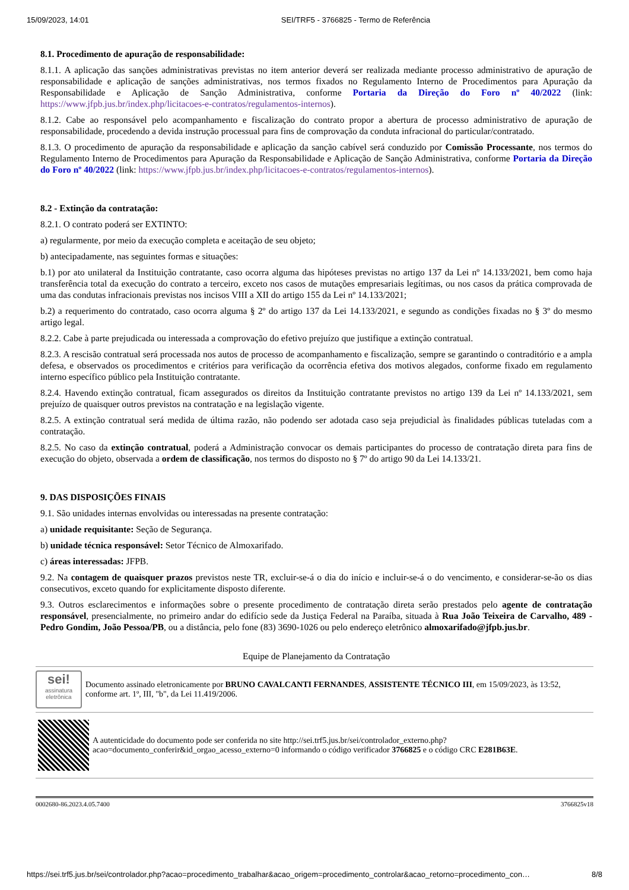15/09/2023, 14:01 SEI/TRF5 - 3766825 - Termo de Referência
8.1. Procedimento de apuração de responsabilidade:
8.1.1. A aplicação das sanções administrativas previstas no item anterior deverá ser realizada mediante processo administrativo de apuração de responsabilidade e aplicação de sanções administrativas, nos termos fixados no Regulamento Interno de Procedimentos para Apuração da Responsabilidade e Aplicação de Sanção Administrativa, conforme Portaria da Direção do Foro nº 40/2022 (link: https://www.jfpb.jus.br/index.php/licitacoes-e-contratos/regulamentos-internos).
8.1.2. Cabe ao responsável pelo acompanhamento e fiscalização do contrato propor a abertura de processo administrativo de apuração de responsabilidade, procedendo a devida instrução processual para fins de comprovação da conduta infracional do particular/contratado.
8.1.3. O procedimento de apuração da responsabilidade e aplicação da sanção cabível será conduzido por Comissão Processante, nos termos do Regulamento Interno de Procedimentos para Apuração da Responsabilidade e Aplicação de Sanção Administrativa, conforme Portaria da Direção do Foro nº 40/2022 (link: https://www.jfpb.jus.br/index.php/licitacoes-e-contratos/regulamentos-internos).
8.2 - Extinção da contratação:
8.2.1. O contrato poderá ser EXTINTO:
a) regularmente, por meio da execução completa e aceitação de seu objeto;
b) antecipadamente, nas seguintes formas e situações:
b.1) por ato unilateral da Instituição contratante, caso ocorra alguma das hipóteses previstas no artigo 137 da Lei nº 14.133/2021, bem como haja transferência total da execução do contrato a terceiro, exceto nos casos de mutações empresariais legítimas, ou nos casos da prática comprovada de uma das condutas infracionais previstas nos incisos VIII a XII do artigo 155 da Lei nº 14.133/2021;
b.2) a requerimento do contratado, caso ocorra alguma § 2º do artigo 137 da Lei 14.133/2021, e segundo as condições fixadas no § 3º do mesmo artigo legal.
8.2.2. Cabe à parte prejudicada ou interessada a comprovação do efetivo prejuízo que justifique a extinção contratual.
8.2.3. A rescisão contratual será processada nos autos de processo de acompanhamento e fiscalização, sempre se garantindo o contraditório e a ampla defesa, e observados os procedimentos e critérios para verificação da ocorrência efetiva dos motivos alegados, conforme fixado em regulamento interno específico público pela Instituição contratante.
8.2.4. Havendo extinção contratual, ficam assegurados os direitos da Instituição contratante previstos no artigo 139 da Lei nº 14.133/2021, sem prejuízo de quaisquer outros previstos na contratação e na legislação vigente.
8.2.5. A extinção contratual será medida de última razão, não podendo ser adotada caso seja prejudicial às finalidades públicas tuteladas com a contratação.
8.2.5. No caso da extinção contratual, poderá a Administração convocar os demais participantes do processo de contratação direta para fins de execução do objeto, observada a ordem de classificação, nos termos do disposto no § 7º do artigo 90 da Lei 14.133/21.
9. DAS DISPOSIÇÕES FINAIS
9.1. São unidades internas envolvidas ou interessadas na presente contratação:
a) unidade requisitante: Seção de Segurança.
b) unidade técnica responsável: Setor Técnico de Almoxarifado.
c) áreas interessadas: JFPB.
9.2. Na contagem de quaisquer prazos previstos neste TR, excluir-se-á o dia do início e incluir-se-á o do vencimento, e considerar-se-ão os dias consecutivos, exceto quando for explicitamente disposto diferente.
9.3. Outros esclarecimentos e informações sobre o presente procedimento de contratação direta serão prestados pelo agente de contratação responsável, presencialmente, no primeiro andar do edifício sede da Justiça Federal na Paraíba, situada à Rua João Teixeira de Carvalho, 489 - Pedro Gondim, João Pessoa/PB, ou a distância, pelo fone (83) 3690-1026 ou pelo endereço eletrônico almoxarifado@jfpb.jus.br.
Equipe de Planejamento da Contratação
sei!
assinatura eletrônica
Documento assinado eletronicamente por BRUNO CAVALCANTI FERNANDES, ASSISTENTE TÉCNICO III, em 15/09/2023, às 13:52, conforme art. 1º, III, "b", da Lei 11.419/2006.
A autenticidade do documento pode ser conferida no site http://sei.trf5.jus.br/sei/controlador_externo.php?
acao=documento_conferir&id_orgao_acesso_externo=0 informando o código verificador 3766825 e o código CRC E281B63E.
0002680-86.2023.4.05.7400 3766825v18
https://sei.trf5.jus.br/sei/controlador.php?acao=procedimento_trabalhar&acao_origem=procedimento_controlar&acao_retorno=procedimento_con… 8/8